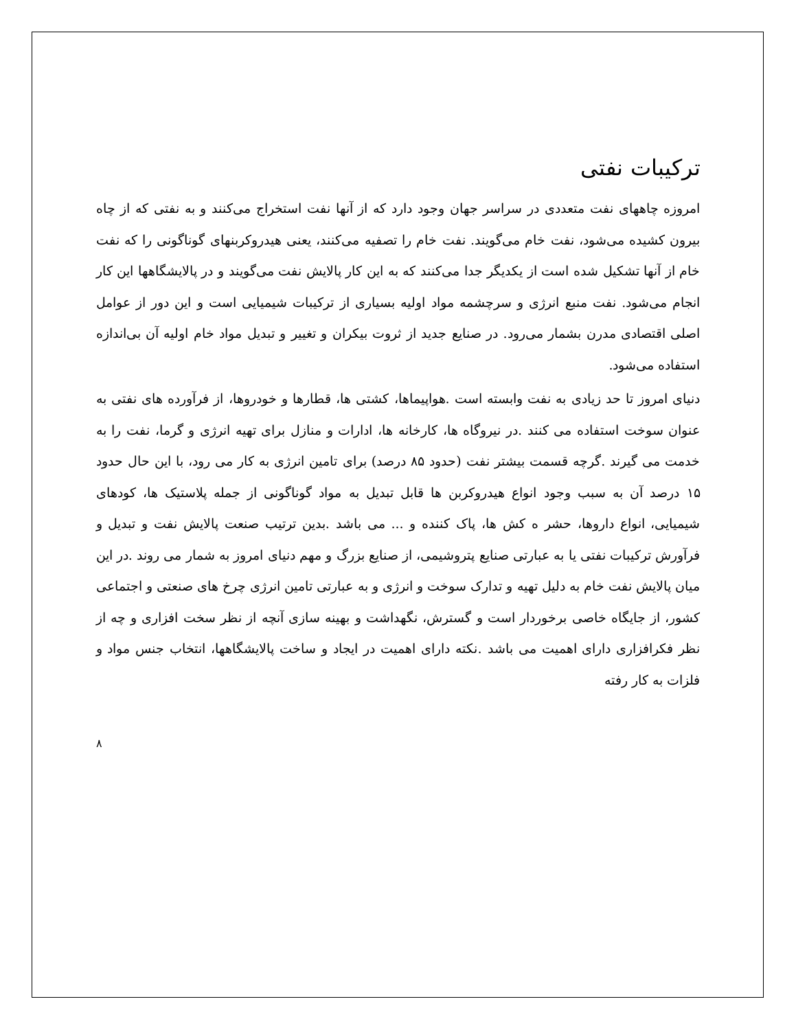ترکیبات نفتی
امروزه چاههای نفت متعددی در سراسر جهان وجود دارد که از آنها نفت استخراج می‌کنند و به نفتی که از چاه بیرون کشیده می‌شود، نفت خام می‌گویند. نفت خام را تصفیه می‌کنند، یعنی هیدروکربنهای گوناگونی را که نفت خام از آنها تشکیل شده است از یکدیگر جدا می‌کنند که به این کار پالایش نفت می‌گویند و در پالایشگاهها این کار انجام می‌شود. نفت منبع انرژی و سرچشمه مواد اولیه بسیاری از ترکیبات شیمیایی است و این دور از عوامل اصلی اقتصادی مدرن بشمار می‌رود. در صنایع جدید از ثروت بیکران و تغییر و تبدیل مواد خام اولیه آن بی‌اندازه استفاده می‌شود.
دنیای امروز تا حد زیادی به نفت وابسته است .هواپیماها، کشتی ها، قطارها و خودروها، از فرآورده های نفتی به عنوان سوخت استفاده می کنند .در نیروگاه ها، کارخانه ها، ادارات و منازل برای تهیه انرژی و گرما، نفت را به خدمت می گیرند .گرچه قسمت بیشتر نفت (حدود ۸۵ درصد) برای تامین انرژی به کار می رود، با این حال حدود ۱۵ درصد آن به سبب وجود انواع هیدروکربن ها قابل تبدیل به مواد گوناگونی از جمله پلاستیک ها، کودهای شیمیایی، انواع داروها، حشر ه کش ها، پاک کننده و ... می باشد .بدین ترتیب صنعت پالایش نفت و تبدیل و فرآورش ترکیبات نفتی یا به عبارتی صنایع پتروشیمی، از صنایع بزرگ و مهم دنیای امروز به شمار می روند .در این میان پالایش نفت خام به دلیل تهیه و تدارک سوخت و انرژی و به عبارتی تامین انرژی چرخ های صنعتی و اجتماعی کشور، از جایگاه خاصی برخوردار است و گسترش، نگهداشت و بهینه سازی آنچه از نظر سخت افزاری و چه از نظر فکرافزاری دارای اهمیت می باشد .نکته دارای اهمیت در ایجاد و ساخت پالایشگاهها، انتخاب جنس مواد و فلزات به کار رفته
۸